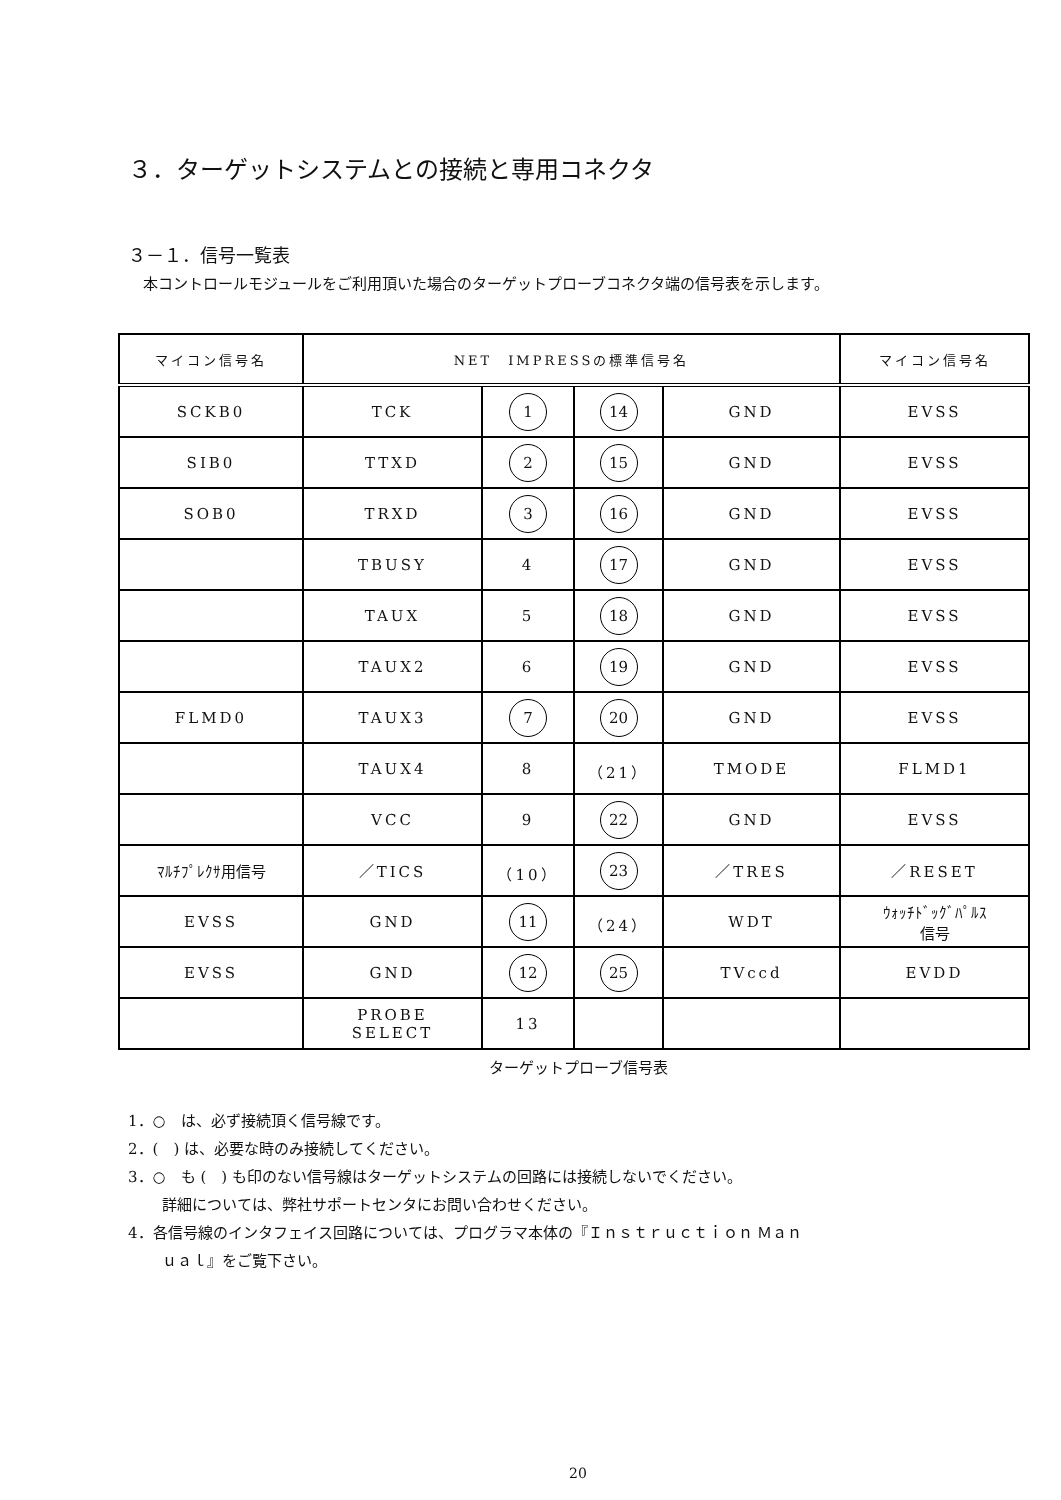３．ターゲットシステムとの接続と専用コネクタ
３－１．信号一覧表
　本コントロールモジュールをご利用頂いた場合のターゲットプローブコネクタ端の信号表を示します。
| マイコン信号名 | NET IMPRESSの標準信号名 | | | | マイコン信号名 |
| SCKB0 | TCK | 1 | 14 | GND | EVSS |
| SIB0 | TTXD | 2 | 15 | GND | EVSS |
| SOB0 | TRXD | 3 | 16 | GND | EVSS |
| | TBUSY | 4 | 17 | GND | EVSS |
| | TAUX | 5 | 18 | GND | EVSS |
| | TAUX2 | 6 | 19 | GND | EVSS |
| FLMD0 | TAUX3 | 7 | 20 | GND | EVSS |
| | TAUX4 | 8 | （21） | TMODE | FLMD1 |
| | VCC | 9 | 22 | GND | EVSS |
| ﾏﾙﾁﾌﾟﾚｸｻ用信号 | ／TICS | （10） | 23 | ／TRES | ／RESET |
| EVSS | GND | 11 | （24） | WDT | ｳｫｯﾁﾄﾞｯｸﾞﾊﾟﾙｽ 信号 |
| EVSS | GND | 12 | 25 | TVccd | EVDD |
| | PROBE SELECT | 13 | | | |
ターゲットプローブ信号表
1．○　は、必ず接続頂く信号線です。
2．(　) は、必要な時のみ接続してください。
3．○　も (　) も印のない信号線はターゲットシステムの回路には接続しないでください。
詳細については、弊社サポートセンタにお問い合わせください。
4．各信号線のインタフェイス回路については、プログラマ本体の『Ｉｎｓｔｒｕｃｔｉｏｎ Ｍａｎ
ｕａｌ』をご覧下さい。
20